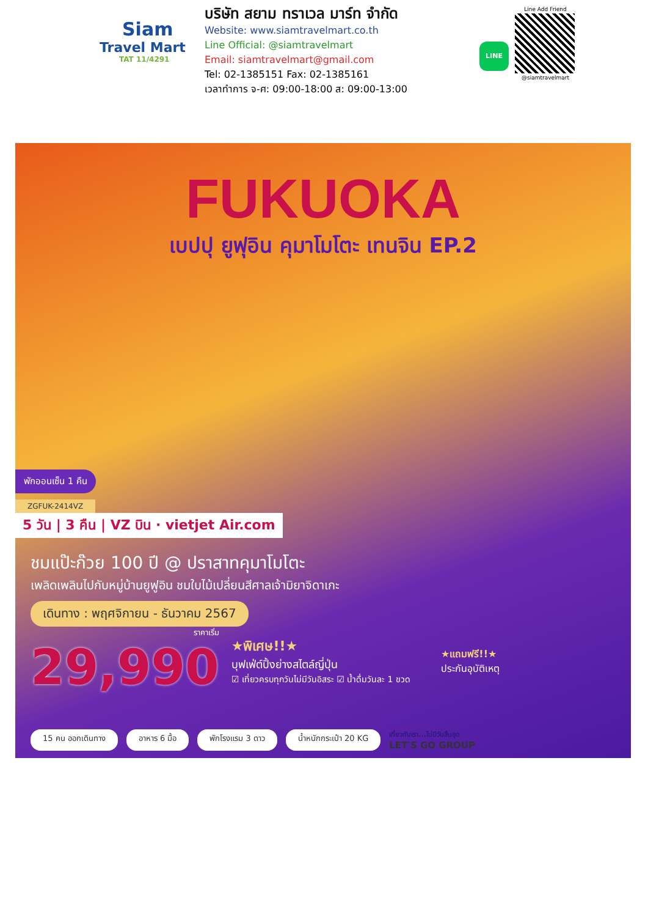Siam
Travel Mart
TAT 11/4291
บริษัท สยาม ทราเวล มาร์ท จำกัด
Website: www.siamtravelmart.co.th
Line Official: @siamtravelmart
Email: siamtravelmart@gmail.com
Tel: 02-1385151 Fax: 02-1385161
เวลาทำการ จ-ศ: 09:00-18:00 ส: 09:00-13:00
LINE
Line Add Friend
@siamtravelmart
FUKUOKA
เบปปุ ยูฟุอิน คุมาโมโตะ เทนจิน EP.2
พักออนเซ็น 1 คืน
ZGFUK-2414VZ
5 วัน | 3 คืน | VZ บิน · vietjet Air.com
ชมแป๊ะก๊วย 100 ปี @ ปราสาทคุมาโมโตะ
เพลิดเพลินไปกับหมู่บ้านยูฟูอิน ชมใบไม้เปลี่ยนสีศาลเจ้ามิยาจิดาเกะ
เดินทาง : พฤศจิกายน - ธันวาคม 2567
ราคาเริ่ม
29,990
★พิเศษ!!★
บุฟเฟ่ต์ปิ้งย่างสไตล์ญี่ปุ่น
☑ เที่ยวครบทุกวันไม่มีวันอิสระ ☑ น้ำดื่มวันละ 1 ขวด
★แถมฟรี!!★
ประกันอุบัติเหตุ
15 คน ออกเดินทาง อาหาร 6 มื้อ พักโรงแรม 3 ดาว น้ำหนักกระเป๋า 20 KG เที่ยวกับเรา...ไม่มีวันสิ้นสุด
LET'S GO GROUP